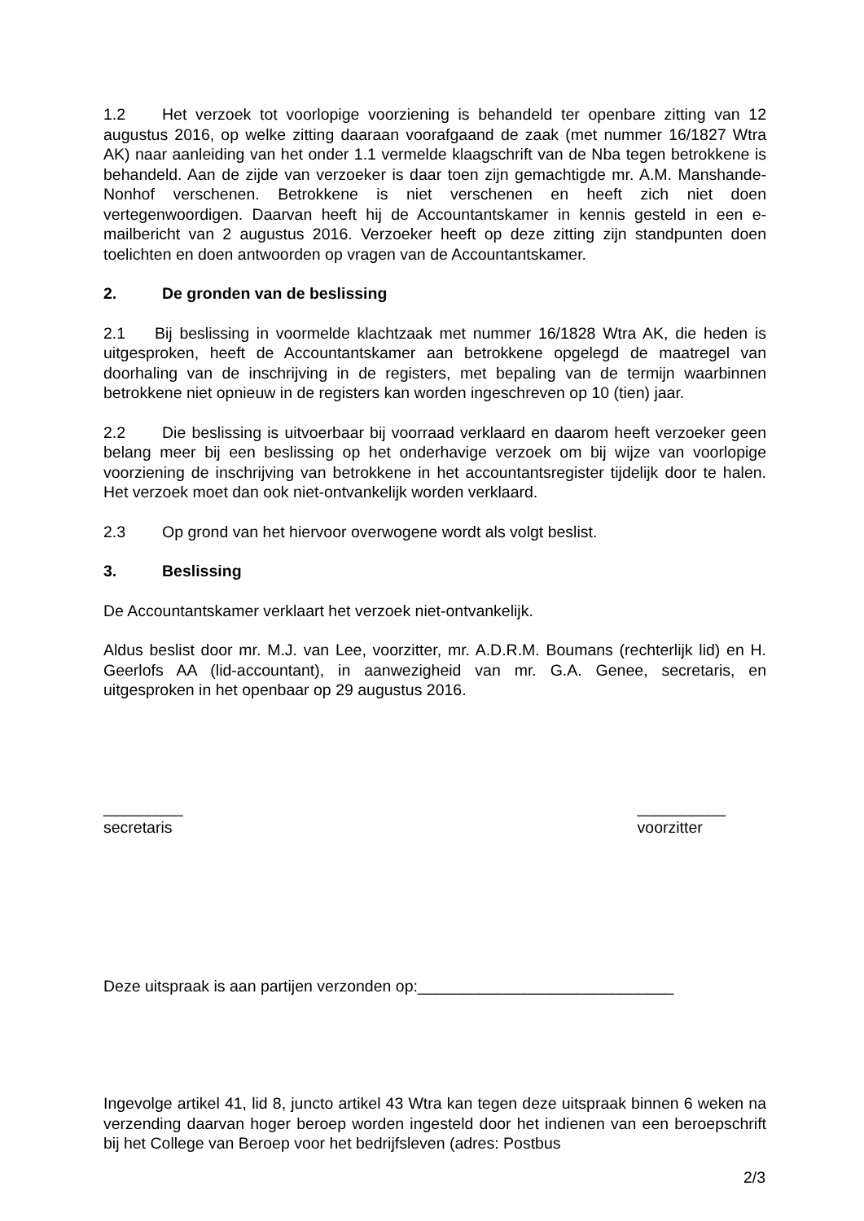1.2 Het verzoek tot voorlopige voorziening is behandeld ter openbare zitting van 12 augustus 2016, op welke zitting daaraan voorafgaand de zaak (met nummer 16/1827 Wtra AK) naar aanleiding van het onder 1.1 vermelde klaagschrift van de Nba tegen betrokkene is behandeld. Aan de zijde van verzoeker is daar toen zijn gemachtigde mr. A.M. Manshande-Nonhof verschenen. Betrokkene is niet verschenen en heeft zich niet doen vertegenwoordigen. Daarvan heeft hij de Accountantskamer in kennis gesteld in een e-mailbericht van 2 augustus 2016. Verzoeker heeft op deze zitting zijn stand­punten doen toelichten en doen antwoorden op vragen van de Accountantskamer.
2. De gronden van de beslissing
2.1 Bij beslissing in voormelde klachtzaak met nummer 16/1828 Wtra AK, die heden is uitgesproken, heeft de Accountantskamer aan betrokkene opgelegd de maatregel van doorhaling van de inschrijving in de registers, met bepaling van de termijn waarbin­nen betrokkene niet opnieuw in de registers kan worden ingeschreven op 10 (tien) jaar.
2.2 Die beslissing is uitvoerbaar bij voorraad verklaard en daarom heeft verzoeker geen belang meer bij een beslissing op het onderhavige verzoek om bij wijze van voorlopige voorziening de inschrijving van betrokkene in het accountantsregister tijdelijk door te halen. Het verzoek moet dan ook niet-ontvankelijk worden verklaard.
2.3 Op grond van het hiervoor overwogene wordt als volgt beslist.
3. Beslissing
De Accountantskamer verklaart het verzoek niet-ontvankelijk.
Aldus beslist door mr. M.J. van Lee, voorzitter, mr. A.D.R.M. Boumans (rechterlijk lid) en H. Geerlofs AA (lid-accountant), in aanwezigheid van mr. G.A. Genee, secretaris, en uitgesproken in het openbaar op 29 augustus 2016.
_________
secretaris
__________
voorzitter
Deze uitspraak is aan partijen verzonden op:_____________________________
Ingevolge artikel 41, lid 8, juncto artikel 43 Wtra kan tegen deze uitspraak binnen 6 weken na verzending daarvan hoger beroep worden ingesteld door het indienen van een beroepschrift bij het College van Beroep voor het bedrijfsleven (adres: Postbus
2/3